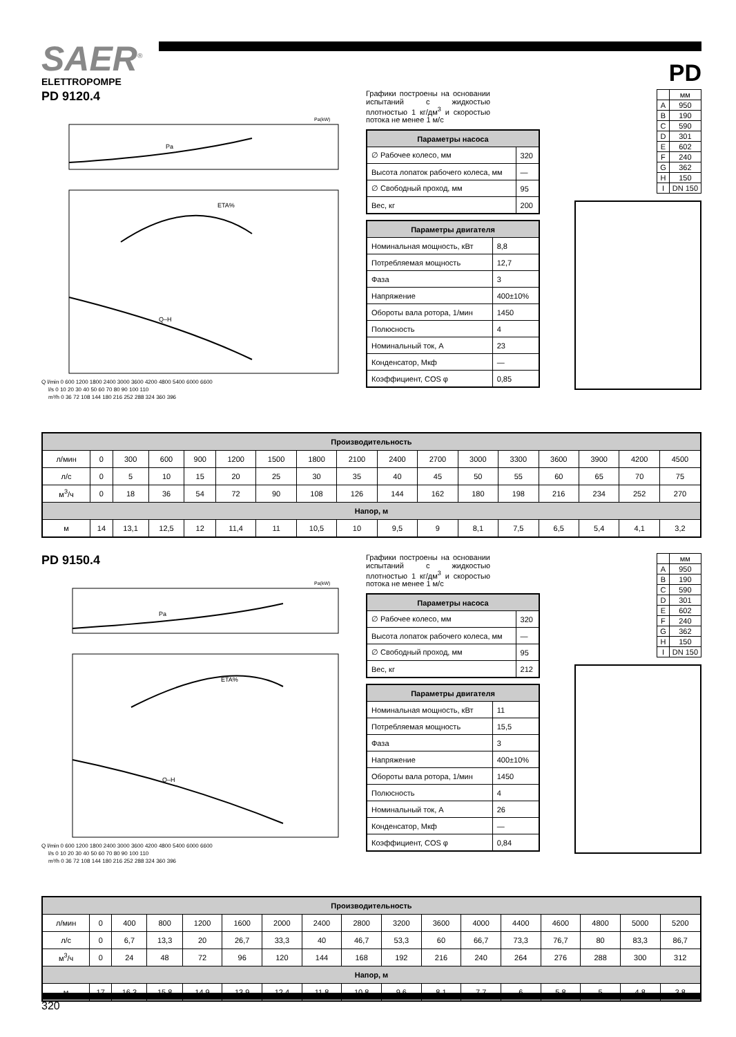SAER<sup>®</sup>
ELETTROPOMPE
PD
PD 9120.4
Pa
Pa(kW)
ETA%
Q–H
Q l/min 0 600 1200 1800 2400 3000 3600 4200 4800 5400 6000 6600
l/s 0 10 20 30 40 50 60 70 80 90 100 110
m³/h 0 36 72 108 144 180 216 252 288 324 360 396
Графики построены на основании испытаний с жидкостью плотностью 1 кг/дм<sup>3</sup> и скоростью потока не менее 1 м/с
| Параметры насоса | |
| --- | --- |
| ∅ Рабочее колесо, мм | 320 |
| Высота лопаток рабочего колеса, мм | — |
| ∅ Свободный проход, мм | 95 |
| Вес, кг | 200 |
| Параметры двигателя | |
| --- | --- |
| Номинальная мощность, кВт | 8,8 |
| Потребляемая мощность | 12,7 |
| Фаза | 3 |
| Напряжение | 400±10% |
| Обороты вала ротора, 1/мин | 1450 |
| Полюсность | 4 |
| Номинальный ток, А | 23 |
| Конденсатор, Мкф | — |
| Коэффициент, COS φ | 0,85 |
| | мм |
| A | 950 |
| B | 190 |
| C | 590 |
| D | 301 |
| E | 602 |
| F | 240 |
| G | 362 |
| H | 150 |
| I | DN 150 |
| Производительность | | | | | | | | | | | | | | | | |
| --- | --- | --- | --- | --- | --- | --- | --- | --- | --- | --- | --- | --- | --- | --- | --- | --- |
| л/мин | 0 | 300 | 600 | 900 | 1200 | 1500 | 1800 | 2100 | 2400 | 2700 | 3000 | 3300 | 3600 | 3900 | 4200 | 4500 |
| л/с | 0 | 5 | 10 | 15 | 20 | 25 | 30 | 35 | 40 | 45 | 50 | 55 | 60 | 65 | 70 | 75 |
| м<sup>3</sup>/ч | 0 | 18 | 36 | 54 | 72 | 90 | 108 | 126 | 144 | 162 | 180 | 198 | 216 | 234 | 252 | 270 |
| Напор, м | | | | | | | | | | | | | | | | |
| м | 14 | 13,1 | 12,5 | 12 | 11,4 | 11 | 10,5 | 10 | 9,5 | 9 | 8,1 | 7,5 | 6,5 | 5,4 | 4,1 | 3,2 |
PD 9150.4
Pa
Pa(kW)
ETA%
Q–H
Q l/min 0 600 1200 1800 2400 3000 3600 4200 4800 5400 6000 6600
l/s 0 10 20 30 40 50 60 70 80 90 100 110
m³/h 0 36 72 108 144 180 216 252 288 324 360 396
Графики построены на основании испытаний с жидкостью плотностью 1 кг/дм<sup>3</sup> и скоростью потока не менее 1 м/с
| Параметры насоса | |
| --- | --- |
| ∅ Рабочее колесо, мм | 320 |
| Высота лопаток рабочего колеса, мм | — |
| ∅ Свободный проход, мм | 95 |
| Вес, кг | 212 |
| Параметры двигателя | |
| --- | --- |
| Номинальная мощность, кВт | 11 |
| Потребляемая мощность | 15,5 |
| Фаза | 3 |
| Напряжение | 400±10% |
| Обороты вала ротора, 1/мин | 1450 |
| Полюсность | 4 |
| Номинальный ток, А | 26 |
| Конденсатор, Мкф | — |
| Коэффициент, COS φ | 0,84 |
| | мм |
| A | 950 |
| B | 190 |
| C | 590 |
| D | 301 |
| E | 602 |
| F | 240 |
| G | 362 |
| H | 150 |
| I | DN 150 |
| Производительность | | | | | | | | | | | | | | | | |
| --- | --- | --- | --- | --- | --- | --- | --- | --- | --- | --- | --- | --- | --- | --- | --- | --- |
| л/мин | 0 | 400 | 800 | 1200 | 1600 | 2000 | 2400 | 2800 | 3200 | 3600 | 4000 | 4400 | 4600 | 4800 | 5000 | 5200 |
| л/с | 0 | 6,7 | 13,3 | 20 | 26,7 | 33,3 | 40 | 46,7 | 53,3 | 60 | 66,7 | 73,3 | 76,7 | 80 | 83,3 | 86,7 |
| м<sup>3</sup>/ч | 0 | 24 | 48 | 72 | 96 | 120 | 144 | 168 | 192 | 216 | 240 | 264 | 276 | 288 | 300 | 312 |
| Напор, м | | | | | | | | | | | | | | | | |
| м | 17 | 16,3 | 15,8 | 14,9 | 13,9 | 12,4 | 11,8 | 10,8 | 9,6 | 8,1 | 7,7 | 6 | 5,8 | 5 | 4,8 | 3,8 |
320